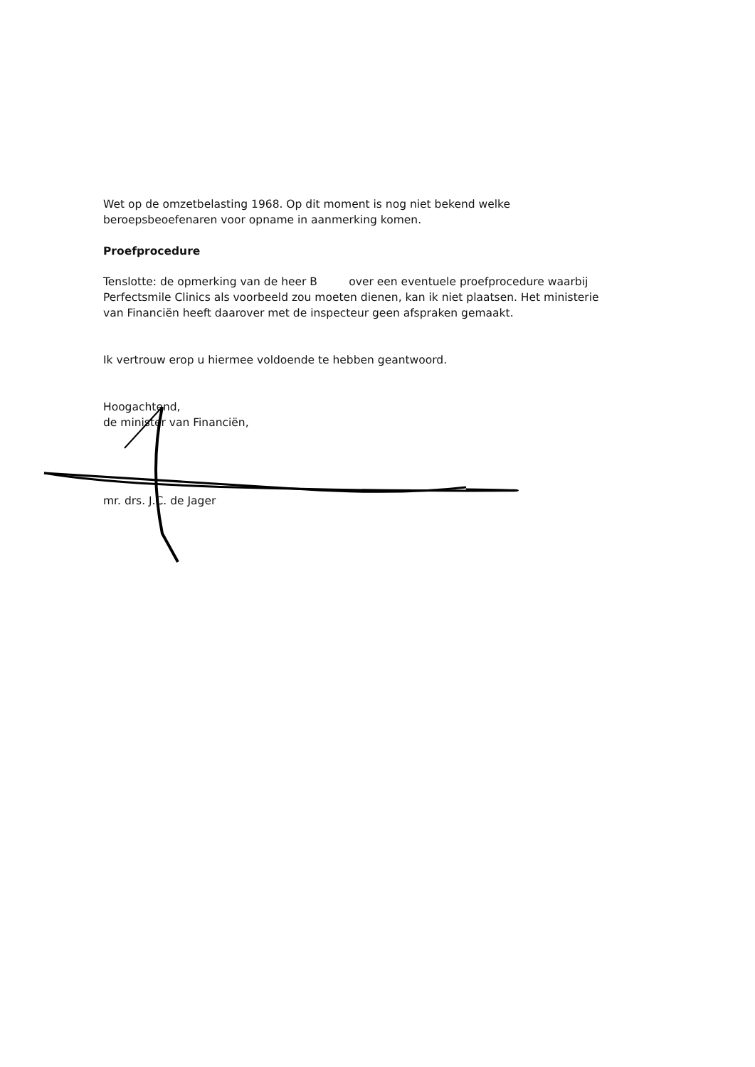Wet op de omzetbelasting 1968. Op dit moment is nog niet bekend welke beroepsbeoefenaren voor opname in aanmerking komen.
Proefprocedure
Tenslotte: de opmerking van de heer B over een eventuele proefprocedure waarbij Perfectsmile Clinics als voorbeeld zou moeten dienen, kan ik niet plaatsen. Het ministerie van Financiën heeft daarover met de inspecteur geen afspraken gemaakt.
Ik vertrouw erop u hiermee voldoende te hebben geantwoord.
Hoogachtend,
de minister van Financiën,
mr. drs. J.C. de Jager